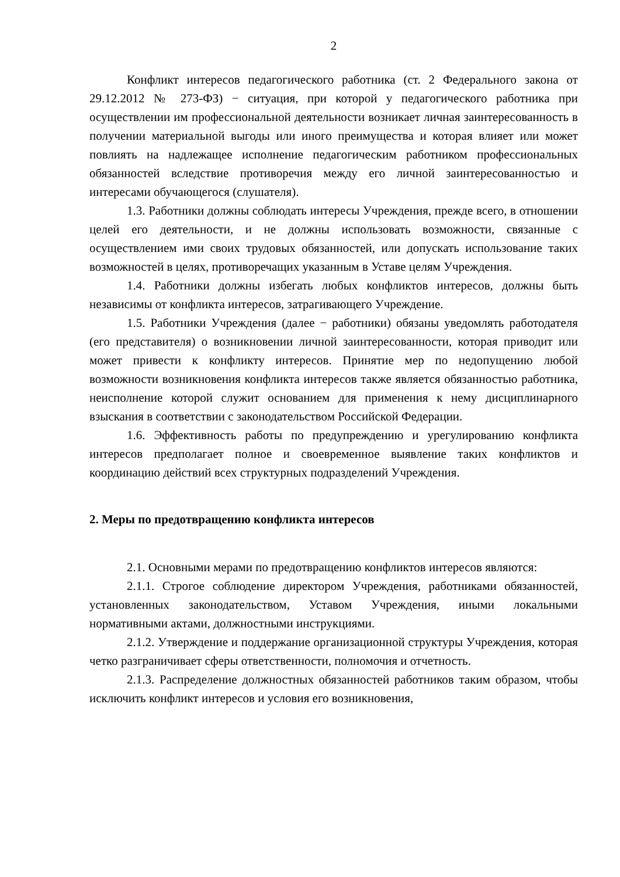2
Конфликт интересов педагогического работника (ст. 2 Федерального закона от 29.12.2012 № 273-ФЗ) − ситуация, при которой у педагогического работника при осуществлении им профессиональной деятельности возникает личная заинтересованность в получении материальной выгоды или иного преимущества и которая влияет или может повлиять на надлежащее исполнение педагогическим работником профессиональных обязанностей вследствие противоречия между его личной заинтересованностью и интересами обучающегося (слушателя).
1.3. Работники должны соблюдать интересы Учреждения, прежде всего, в отношении целей его деятельности, и не должны использовать возможности, связанные с осуществлением ими своих трудовых обязанностей, или допускать использование таких возможностей в целях, противоречащих указанным в Уставе целям Учреждения.
1.4. Работники должны избегать любых конфликтов интересов, должны быть независимы от конфликта интересов, затрагивающего Учреждение.
1.5. Работники Учреждения (далее − работники) обязаны уведомлять работодателя (его представителя) о возникновении личной заинтересованности, которая приводит или может привести к конфликту интересов. Принятие мер по недопущению любой возможности возникновения конфликта интересов также является обязанностью работника, неисполнение которой служит основанием для применения к нему дисциплинарного взыскания в соответствии с законодательством Российской Федерации.
1.6. Эффективность работы по предупреждению и урегулированию конфликта интересов предполагает полное и своевременное выявление таких конфликтов и координацию действий всех структурных подразделений Учреждения.
2. Меры по предотвращению конфликта интересов
2.1. Основными мерами по предотвращению конфликтов интересов являются:
2.1.1. Строгое соблюдение директором Учреждения, работниками обязанностей, установленных законодательством, Уставом Учреждения, иными локальными нормативными актами, должностными инструкциями.
2.1.2. Утверждение и поддержание организационной структуры Учреждения, которая четко разграничивает сферы ответственности, полномочия и отчетность.
2.1.3. Распределение должностных обязанностей работников таким образом, чтобы исключить конфликт интересов и условия его возникновения,